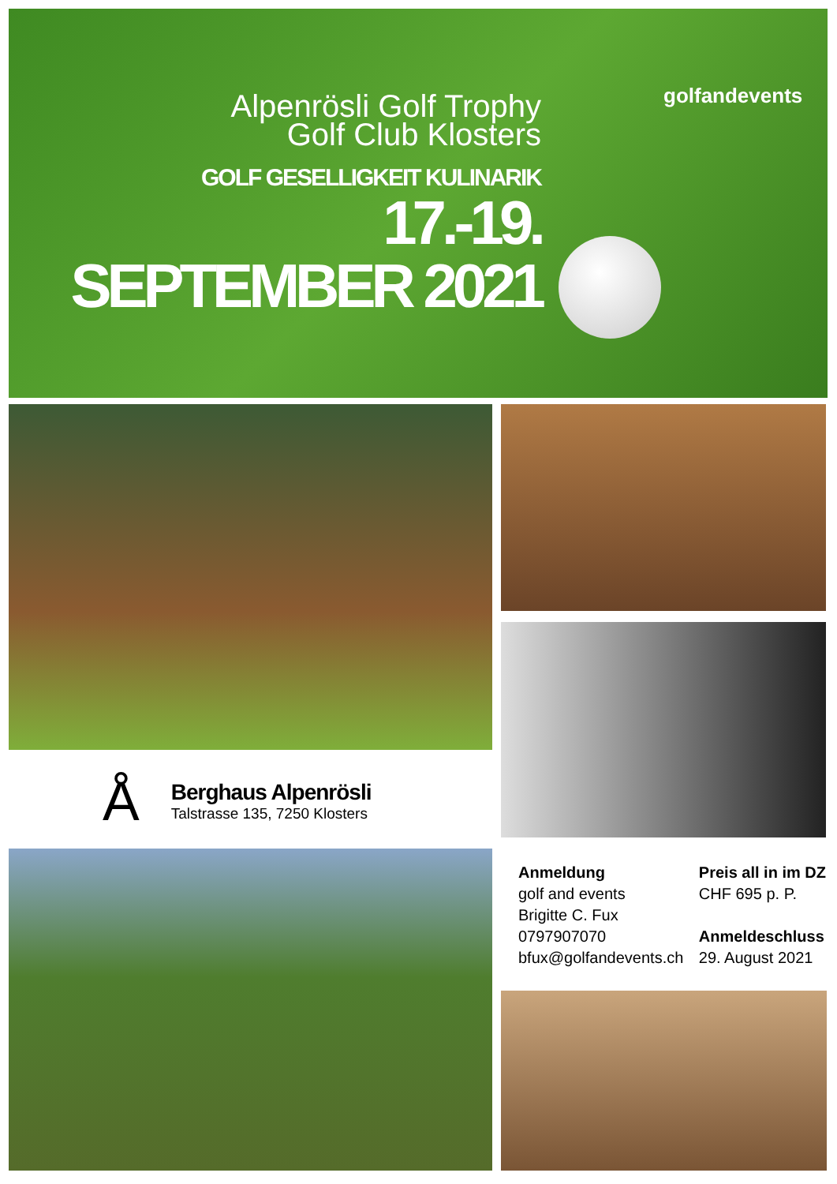Alpenrösli Golf Trophy
Golf Club Klosters
GOLF GESELLIGKEIT KULINARIK
17.-19. SEPTEMBER 2021
golfandevents
Å
Berghaus Alpenrösli
Talstrasse 135, 7250 Klosters
Anmeldung
golf and events
Brigitte C. Fux
0797907070
bfux@golfandevents.ch
Preis all in im DZ
CHF 695 p. P.
Anmeldeschluss
29. August 2021